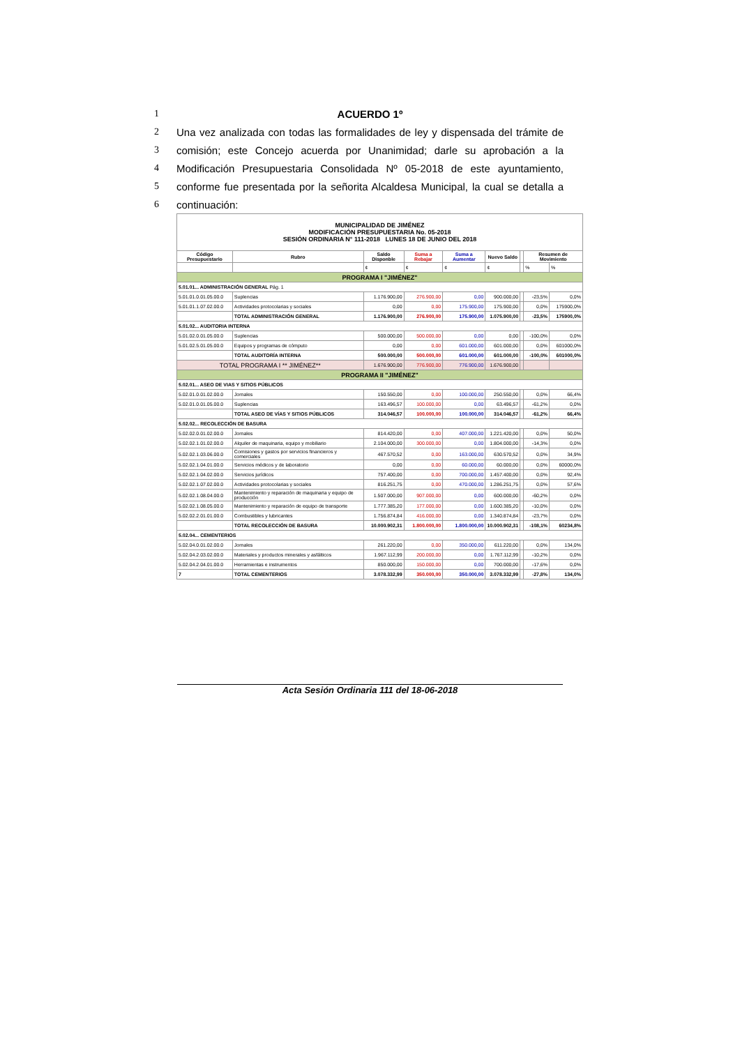1 ACUERDO 1º
2 Una vez analizada con todas las formalidades de ley y dispensada del trámite de
3 comisión; este Concejo acuerda por Unanimidad; darle su aprobación a la
4 Modificación Presupuestaria Consolidada Nº 05-2018 de este ayuntamiento,
5 conforme fue presentada por la señorita Alcaldesa Municipal, la cual se detalla a
6 continuación:
| MUNICIPALIDAD DE JIMÉNEZ MODIFICACIÓN PRESUPUESTARIA No. 05-2018 SESIÓN ORDINARIA N° 111-2018 LUNES 18 DE JUNIO DEL 2018 | | | | | | | | |
| Código Presupuestario | Rubro | Saldo Disponble | Suma a Rebajar | Suma a Aumentar | Nuevo Saldo | | Resumen de Movimiento | |
| | | ¢ | ¢ | ¢ | ¢ | | % | % |
| PROGRAMA I "JIMÉNEZ" | | | | | | | | |
| 5.01.01... ADMINISTRACIÓN GENERAL Pág. 1 | | | | | | | | |
| 5.01.01.0.01.05.00.0 | Suplencias | 1.176.900,00 | 276.900,00 | 0,00 | 900.000,00 | | -23,5% | 0,0% |
| 5.01.01.1.07.02.00.0 | Actividades protocolarias y sociales | 0,00 | 0,00 | 175.900,00 | 175.900,00 | | 0,0% | 175900,0% |
| | TOTAL ADMINISTRACIÓN GENERAL | 1.176.900,00 | 276.900,00 | 175.900,00 | 1.075.900,00 | | -23,5% | 175900,0% |
| 5.01.02... AUDITORIA INTERNA | | | | | | | | |
| 5.01.02.0.01.05.00.0 | Suplencias | 500.000,00 | 500.000,00 | 0,00 | 0,00 | | -100,0% | 0,0% |
| 5.01.02.5.01.05.00.0 | Equipos y programas de cómputo | 0,00 | 0,00 | 601.000,00 | 601.000,00 | | 0,0% | 601000,0% |
| | TOTAL AUDITORÍA INTERNA | 500.000,00 | 500.000,00 | 601.000,00 | 601.000,00 | | -100,0% | 601000,0% |
| TOTAL PROGRAMA I ** JIMÉNEZ** | | 1.676.900,00 | 776.900,00 | 776.900,00 | 1.676.900,00 | | | |
| PROGRAMA II "JIMÉNEZ" | | | | | | | | |
| 5.02.01... ASEO DE VIAS Y SITIOS PÚBLICOS | | | | | | | | |
| 5.02.01.0.01.02.00.0 | Jornales | 150.550,00 | 0,00 | 100.000,00 | 250.550,00 | | 0,0% | 66,4% |
| 5.02.01.0.01.05.00.0 | Suplencias | 163.496,57 | 100.000,00 | 0,00 | 63.496,57 | | -61,2% | 0,0% |
| | TOTAL ASEO DE VÍAS Y SITIOS PÚBLICOS | 314.046,57 | 100.000,00 | 100.000,00 | 314.046,57 | | -61,2% | 66,4% |
| 5.02.02... RECOLECCIÓN DE BASURA | | | | | | | | |
| 5.02.02.0.01.02.00.0 | Jornales | 814.420,00 | 0,00 | 407.000,00 | 1.221.420,00 | | 0,0% | 50,0% |
| 5.02.02.1.01.02.00.0 | Alquiler de maquinaria, equipo y mobiliario | 2.104.000,00 | 300.000,00 | 0,00 | 1.804.000,00 | | -14,3% | 0,0% |
| 5.02.02.1.03.06.00.0 | Comisiones y gastos por servicios financieros y comerciales | 467.570,52 | 0,00 | 163.000,00 | 630.570,52 | | 0,0% | 34,9% |
| 5.02.02.1.04.01.00.0 | Servicios médicos y de laboratorio | 0,00 | 0,00 | 60.000,00 | 60.000,00 | | 0,0% | 60000,0% |
| 5.02.02.1.04.02.00.0 | Servicios jurídicos | 757.400,00 | 0,00 | 700.000,00 | 1.457.400,00 | | 0,0% | 92,4% |
| 5.02.02.1.07.02.00.0 | Actividades protocolarias y sociales | 816.251,75 | 0,00 | 470.000,00 | 1.286.251,75 | | 0,0% | 57,6% |
| 5.02.02.1.08.04.00.0 | Mantenimiento y reparación de maquinaria y equipo de producción | 1.507.000,00 | 907.000,00 | 0,00 | 600.000,00 | | -60,2% | 0,0% |
| 5.02.02.1.08.05.00.0 | Mantenimiento y reparación de equipo de transporte | 1.777.385,20 | 177.000,00 | 0,00 | 1.600.385,20 | | -10,0% | 0,0% |
| 5.02.02.2.01.01.00.0 | Combustibles y lubricantes | 1.756.874,84 | 416.000,00 | 0,00 | 1.340.874,84 | | -23,7% | 0,0% |
| | TOTAL RECOLECCIÓN DE BASURA | 10.000.902,31 | 1.800.000,00 | 1.800.000,00 | 10.000.902,31 | | -108,1% | 60234,8% |
| 5.02.04... CEMENTERIOS | | | | | | | | |
| 5.02.04.0.01.02.00.0 | Jornales | 261.220,00 | 0,00 | 350.000,00 | 611.220,00 | | 0,0% | 134,0% |
| 5.02.04.2.03.02.00.0 | Materiales y productos minerales y asfálticos | 1.967.112,99 | 200.000,00 | 0,00 | 1.767.112,99 | | -10,2% | 0,0% |
| 5.02.04.2.04.01.00.0 | Herramientas e instrumentos | 850.000,00 | 150.000,00 | 0,00 | 700.000,00 | | -17,6% | 0,0% |
| 7 | TOTAL CEMENTERIOS | 3.078.332,99 | 350.000,00 | 350.000,00 | 3.078.332,99 | | -27,8% | 134,0% |
Acta Sesión Ordinaria 111 del 18-06-2018